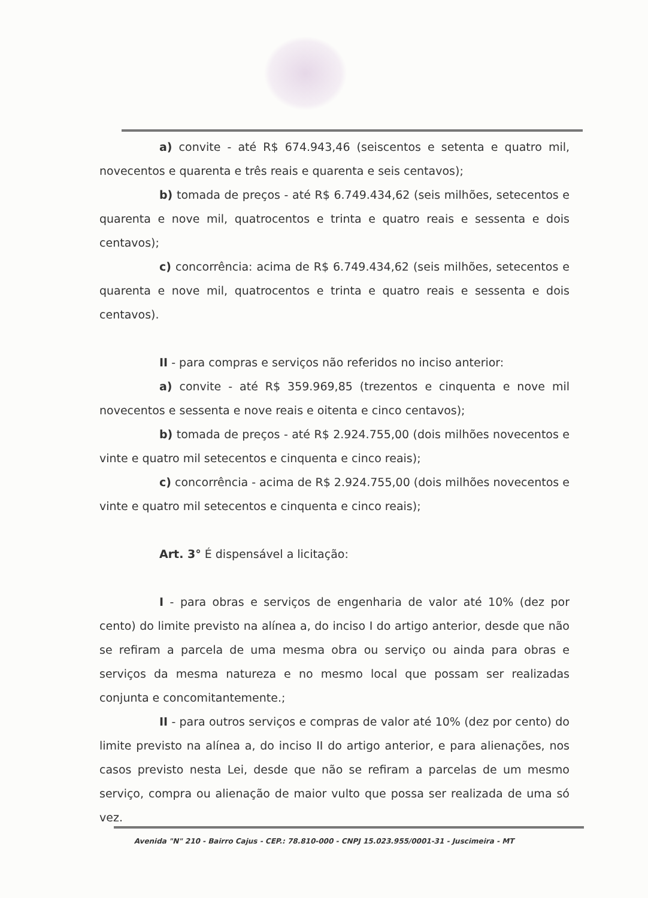a) convite - até R$ 674.943,46 (seiscentos e setenta e quatro mil, novecentos e quarenta e três reais e quarenta e seis centavos);
b) tomada de preços - até R$ 6.749.434,62 (seis milhões, setecentos e quarenta e nove mil, quatrocentos e trinta e quatro reais e sessenta e dois centavos);
c) concorrência: acima de R$ 6.749.434,62 (seis milhões, setecentos e quarenta e nove mil, quatrocentos e trinta e quatro reais e sessenta e dois centavos).
II - para compras e serviços não referidos no inciso anterior:
a) convite - até R$ 359.969,85 (trezentos e cinquenta e nove mil novecentos e sessenta e nove reais e oitenta e cinco centavos);
b) tomada de preços - até R$ 2.924.755,00 (dois milhões novecentos e vinte e quatro mil setecentos e cinquenta e cinco reais);
c) concorrência - acima de R$ 2.924.755,00 (dois milhões novecentos e vinte e quatro mil setecentos e cinquenta e cinco reais);
Art. 3° É dispensável a licitação:
I - para obras e serviços de engenharia de valor até 10% (dez por cento) do limite previsto na alínea a, do inciso I do artigo anterior, desde que não se refiram a parcela de uma mesma obra ou serviço ou ainda para obras e serviços da mesma natureza e no mesmo local que possam ser realizadas conjunta e concomitantemente.;
II - para outros serviços e compras de valor até 10% (dez por cento) do limite previsto na alínea a, do inciso II do artigo anterior, e para alienações, nos casos previsto nesta Lei, desde que não se refiram a parcelas de um mesmo serviço, compra ou alienação de maior vulto que possa ser realizada de uma só vez.
Avenida "N" 210 - Bairro Cajus - CEP.: 78.810-000 - CNPJ 15.023.955/0001-31 - Juscimeira - MT